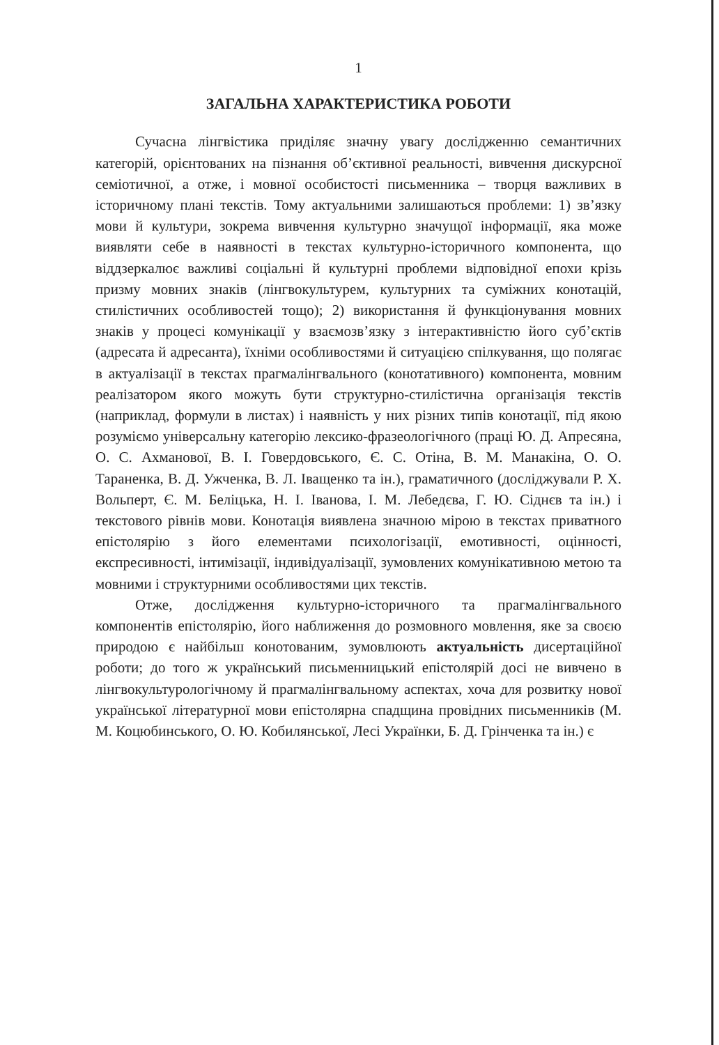1
ЗАГАЛЬНА ХАРАКТЕРИСТИКА РОБОТИ
Сучасна лінгвістика приділяє значну увагу дослідженню семантичних категорій, орієнтованих на пізнання об’єктивної реальності, вивчення дискурсної семіотичної, а отже, і мовної особистості письменника – творця важливих в історичному плані текстів. Тому актуальними залишаються проблеми: 1) зв’язку мови й культури, зокрема вивчення культурно значущої інформації, яка може виявляти себе в наявності в текстах культурно-історичного компонента, що віддзеркалює важливі соціальні й культурні проблеми відповідної епохи крізь призму мовних знаків (лінгвокультурем, культурних та суміжних конотацій, стилістичних особливостей тощо); 2) використання й функціонування мовних знаків у процесі комунікації у взаємозв’язку з інтерактивністю його суб’єктів (адресата й адресанта), їхніми особливостями й ситуацією спілкування, що полягає в актуалізації в текстах прагмалінгвального (конотативного) компонента, мовним реалізатором якого можуть бути структурно-стилістична організація текстів (наприклад, формули в листах) і наявність у них різних типів конотації, під якою розуміємо універсальну категорію лексико-фразеологічного (праці Ю. Д. Апресяна, О. С. Ахманової, В. І. Говердовського, Є. С. Отіна, В. М. Манакіна, О. О. Тараненка, В. Д. Ужченка, В. Л. Іващенко та ін.), граматичного (досліджували Р. Х. Вольперт, Є. М. Беліцька, Н. І. Іванова, І. М. Лебедєва, Г. Ю. Сіднєв та ін.) і текстового рівнів мови. Конотація виявлена значною мірою в текстах приватного епістолярію з його елементами психологізації, емотивності, оцінності, експресивності, інтимізації, індивідуалізації, зумовлених комунікативною метою та мовними і структурними особливостями цих текстів.
Отже, дослідження культурно-історичного та прагмалінгвального компонентів епістолярію, його наближення до розмовного мовлення, яке за своєю природою є найбільш конотованим, зумовлюють актуальність дисертаційної роботи; до того ж український письменницький епістолярій досі не вивчено в лінгвокультурологічному й прагмалінгвальному аспектах, хоча для розвитку нової української літературної мови епістолярна спадщина провідних письменників (М. М. Коцюбинського, О. Ю. Кобилянської, Лесі Українки, Б. Д. Грінченка та ін.) є